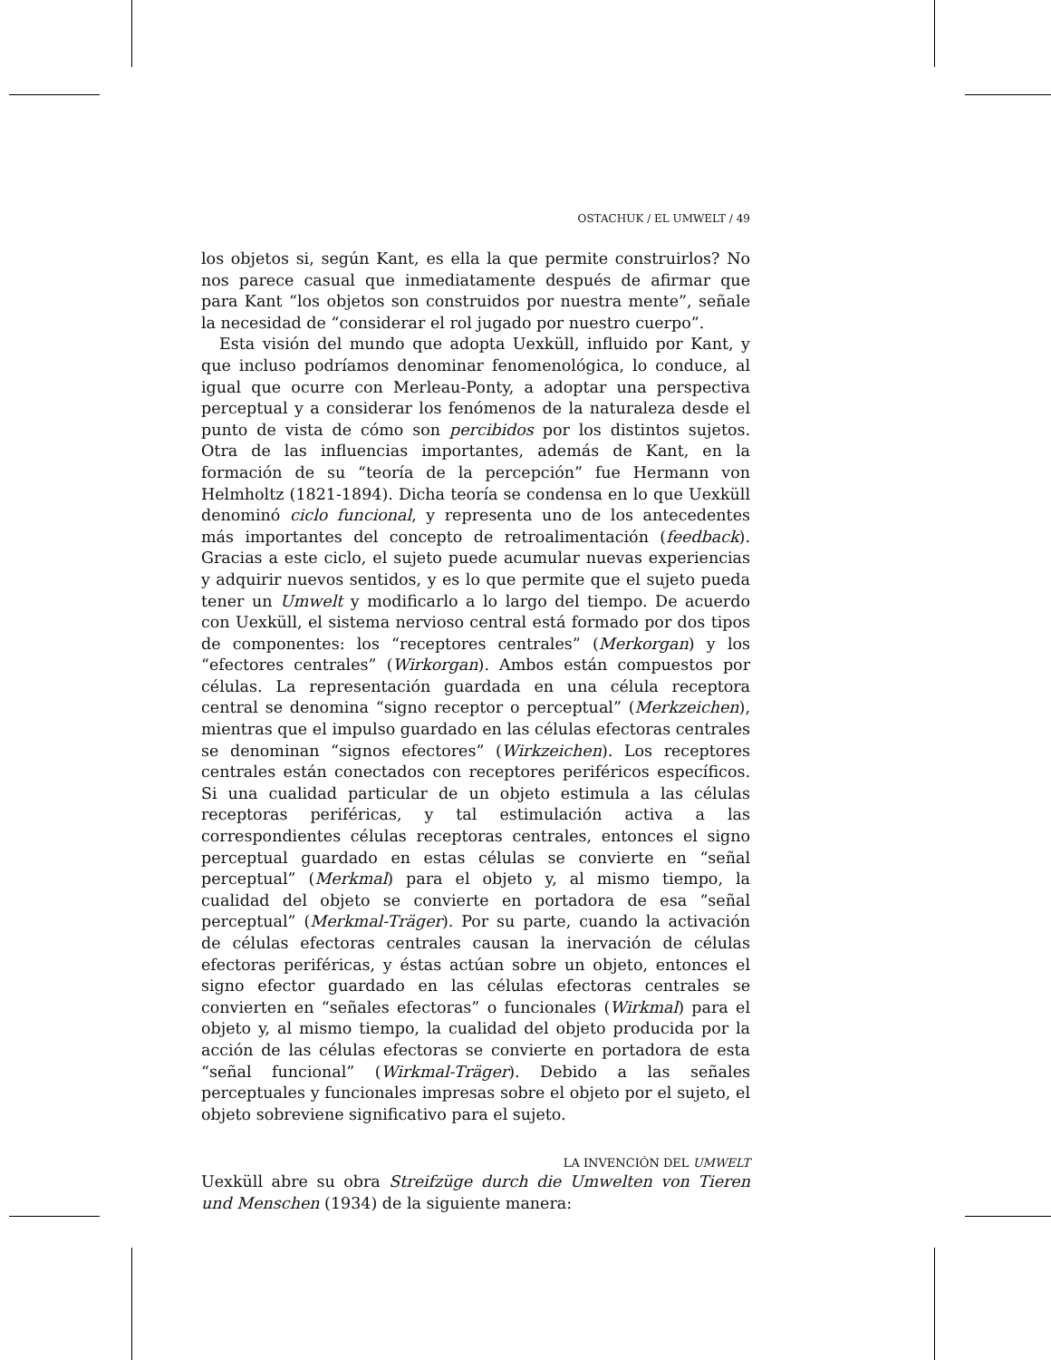OSTACHUK / EL UMWELT / 49
los objetos si, según Kant, es ella la que permite construirlos? No nos parece casual que inmediatamente después de afirmar que para Kant “los objetos son construidos por nuestra mente”, señale la necesidad de “considerar el rol jugado por nuestro cuerpo”.
Esta visión del mundo que adopta Uexküll, influido por Kant, y que incluso podríamos denominar fenomenológica, lo conduce, al igual que ocurre con Merleau-Ponty, a adoptar una perspectiva perceptual y a considerar los fenómenos de la naturaleza desde el punto de vista de cómo son percibidos por los distintos sujetos. Otra de las influencias importantes, además de Kant, en la formación de su “teoría de la percepción” fue Hermann von Helmholtz (1821-1894). Dicha teoría se condensa en lo que Uexküll denominó ciclo funcional, y representa uno de los antecedentes más importantes del concepto de retroalimentación (feedback). Gracias a este ciclo, el sujeto puede acumular nuevas experiencias y adquirir nuevos sentidos, y es lo que permite que el sujeto pueda tener un Umwelt y modificarlo a lo largo del tiempo. De acuerdo con Uexküll, el sistema nervioso central está formado por dos tipos de componentes: los “receptores centrales” (Merkorgan) y los “efectores centrales” (Wirkorgan). Ambos están compuestos por células. La representación guardada en una célula receptora central se denomina “signo receptor o perceptual” (Merkzeichen), mientras que el impulso guardado en las células efectoras centrales se denominan “signos efectores” (Wirkzeichen). Los receptores centrales están conectados con receptores periféricos específicos. Si una cualidad particular de un objeto estimula a las células receptoras periféricas, y tal estimulación activa a las correspondientes células receptoras centrales, entonces el signo perceptual guardado en estas células se convierte en “señal perceptual” (Merkmal) para el objeto y, al mismo tiempo, la cualidad del objeto se convierte en portadora de esa “señal perceptual” (Merkmal-Träger). Por su parte, cuando la activación de células efectoras centrales causan la inervación de células efectoras periféricas, y éstas actúan sobre un objeto, entonces el signo efector guardado en las células efectoras centrales se convierten en “señales efectoras” o funcionales (Wirkmal) para el objeto y, al mismo tiempo, la cualidad del objeto producida por la acción de las células efectoras se convierte en portadora de esta “señal funcional” (Wirkmal-Träger). Debido a las señales perceptuales y funcionales impresas sobre el objeto por el sujeto, el objeto sobreviene significativo para el sujeto.
LA INVENCIÓN DEL UMWELT
Uexküll abre su obra Streifzüge durch die Umwelten von Tieren und Menschen (1934) de la siguiente manera: